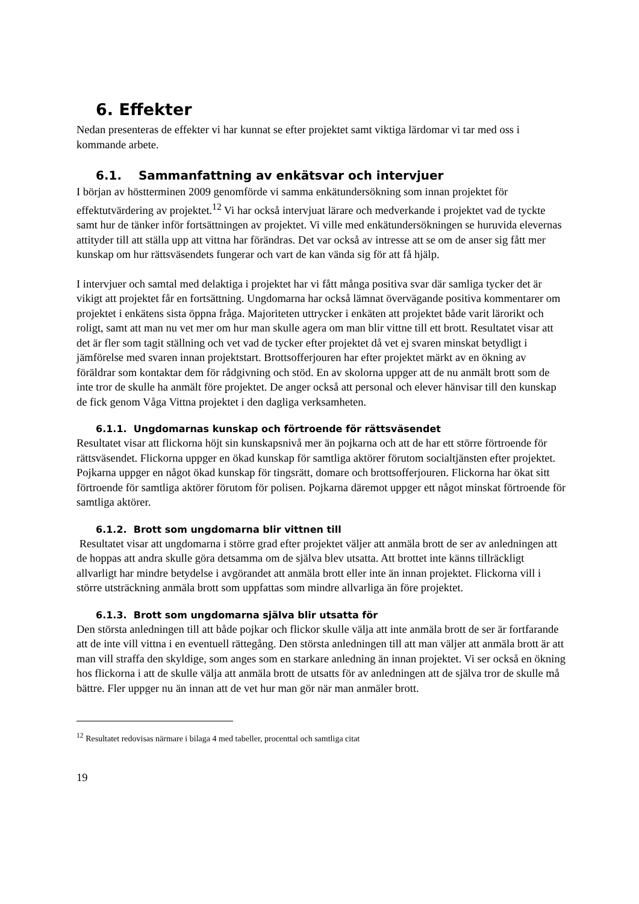6. Effekter
Nedan presenteras de effekter vi har kunnat se efter projektet samt viktiga lärdomar vi tar med oss i kommande arbete.
6.1. Sammanfattning av enkätsvar och intervjuer
I början av höstterminen 2009 genomförde vi samma enkätundersökning som innan projektet för effektutvärdering av projektet.<sup>12</sup> Vi har också intervjuat lärare och medverkande i projektet vad de tyckte samt hur de tänker inför fortsättningen av projektet. Vi ville med enkätundersökningen se huruvida elevernas attityder till att ställa upp att vittna har förändras. Det var också av intresse att se om de anser sig fått mer kunskap om hur rättsväsendets fungerar och vart de kan vända sig för att få hjälp.
I intervjuer och samtal med delaktiga i projektet har vi fått många positiva svar där samliga tycker det är vikigt att projektet får en fortsättning. Ungdomarna har också lämnat övervägande positiva kommentarer om projektet i enkätens sista öppna fråga. Majoriteten uttrycker i enkäten att projektet både varit lärorikt och roligt, samt att man nu vet mer om hur man skulle agera om man blir vittne till ett brott. Resultatet visar att det är fler som tagit ställning och vet vad de tycker efter projektet då vet ej svaren minskat betydligt i jämförelse med svaren innan projektstart. Brottsofferjouren har efter projektet märkt av en ökning av föräldrar som kontaktar dem för rådgivning och stöd. En av skolorna uppger att de nu anmält brott som de inte tror de skulle ha anmält före projektet. De anger också att personal och elever hänvisar till den kunskap de fick genom Våga Vittna projektet i den dagliga verksamheten.
6.1.1. Ungdomarnas kunskap och förtroende för rättsväsendet
Resultatet visar att flickorna höjt sin kunskapsnivå mer än pojkarna och att de har ett större förtroende för rättsväsendet. Flickorna uppger en ökad kunskap för samtliga aktörer förutom socialtjänsten efter projektet. Pojkarna uppger en något ökad kunskap för tingsrätt, domare och brottsofferjouren. Flickorna har ökat sitt förtroende för samtliga aktörer förutom för polisen. Pojkarna däremot uppger ett något minskat förtroende för samtliga aktörer.
6.1.2. Brott som ungdomarna blir vittnen till
Resultatet visar att ungdomarna i större grad efter projektet väljer att anmäla brott de ser av anledningen att de hoppas att andra skulle göra detsamma om de själva blev utsatta. Att brottet inte känns tillräckligt allvarligt har mindre betydelse i avgörandet att anmäla brott eller inte än innan projektet. Flickorna vill i större utsträckning anmäla brott som uppfattas som mindre allvarliga än före projektet.
6.1.3. Brott som ungdomarna själva blir utsatta för
Den största anledningen till att både pojkar och flickor skulle välja att inte anmäla brott de ser är fortfarande att de inte vill vittna i en eventuell rättegång. Den största anledningen till att man väljer att anmäla brott är att man vill straffa den skyldige, som anges som en starkare anledning än innan projektet. Vi ser också en ökning hos flickorna i att de skulle välja att anmäla brott de utsatts för av anledningen att de själva tror de skulle må bättre. Fler uppger nu än innan att de vet hur man gör när man anmäler brott.
<sup>12</sup> Resultatet redovisas närmare i bilaga 4 med tabeller, procenttal och samtliga citat
19